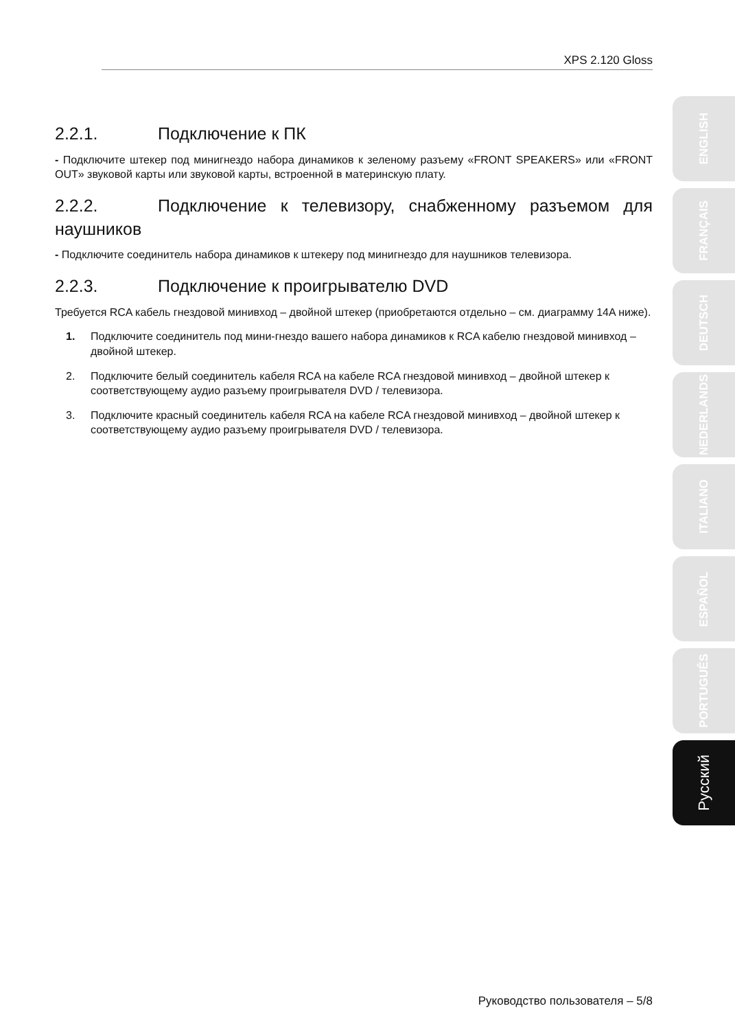XPS 2.120 Gloss
2.2.1. Подключение к ПК
- Подключите штекер под минигнездо набора динамиков к зеленому разъему «FRONT SPEAKERS» или «FRONT OUT» звуковой карты или звуковой карты, встроенной в материнскую плату.
2.2.2. Подключение к телевизору, снабженному разъемом для наушников
- Подключите соединитель набора динамиков к штекеру под минигнездо для наушников телевизора.
2.2.3. Подключение к проигрывателю DVD
Требуется RCA кабель гнездовой минивход – двойной штекер (приобретаются отдельно – см. диаграмму 14A ниже).
1. Подключите соединитель под мини-гнездо вашего набора динамиков к RCA кабелю гнездовой минивход – двойной штекер.
2. Подключите белый соединитель кабеля RCA на кабеле RCA гнездовой минивход – двойной штекер к соответствующему аудио разъему проигрывателя DVD / телевизора.
3. Подключите красный соединитель кабеля RCA на кабеле RCA гнездовой минивход – двойной штекер к соответствующему аудио разъему проигрывателя DVD / телевизора.
ENGLISH
FRANÇAIS
DEUTSCH
NEDERLANDS
ITALIANO
ESPAÑOL
PORTUGUÊS
Русский
Руководство пользователя – 5/8